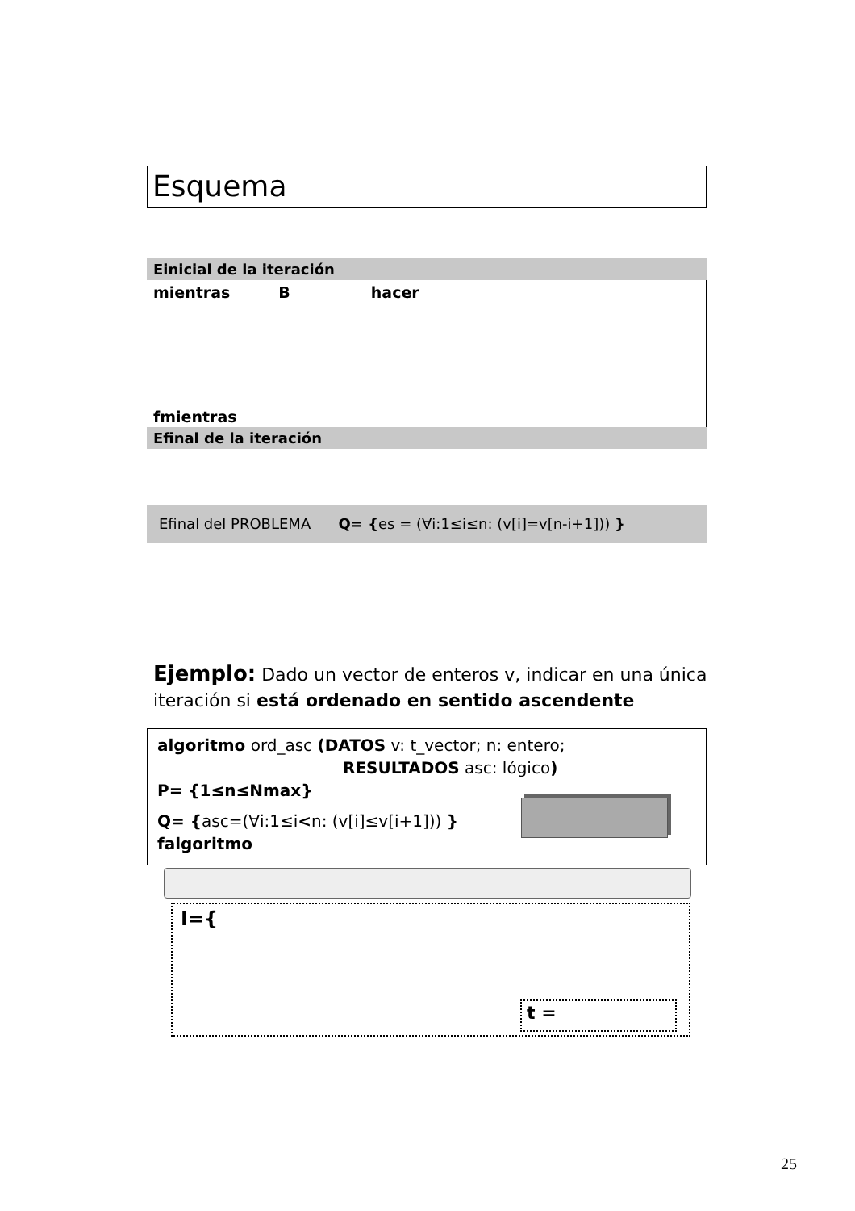Esquema
Einicial de la iteración
mientras B hacer
fmientras
Efinal de la iteración
Efinal del PROBLEMA Q= {es = (∀i:1≤i≤n: (v[i]=v[n-i+1])) }
Ejemplo: Dado un vector de enteros v, indicar en una única iteración si está ordenado en sentido ascendente
algoritmo ord_asc (DATOS v: t_vector; n: entero;
RESULTADOS asc: lógico)
P= {1≤n≤Nmax}
Q= {asc=(∀i:1≤i<n: (v[i]≤v[i+1])) }
falgoritmo
I={
t =
25